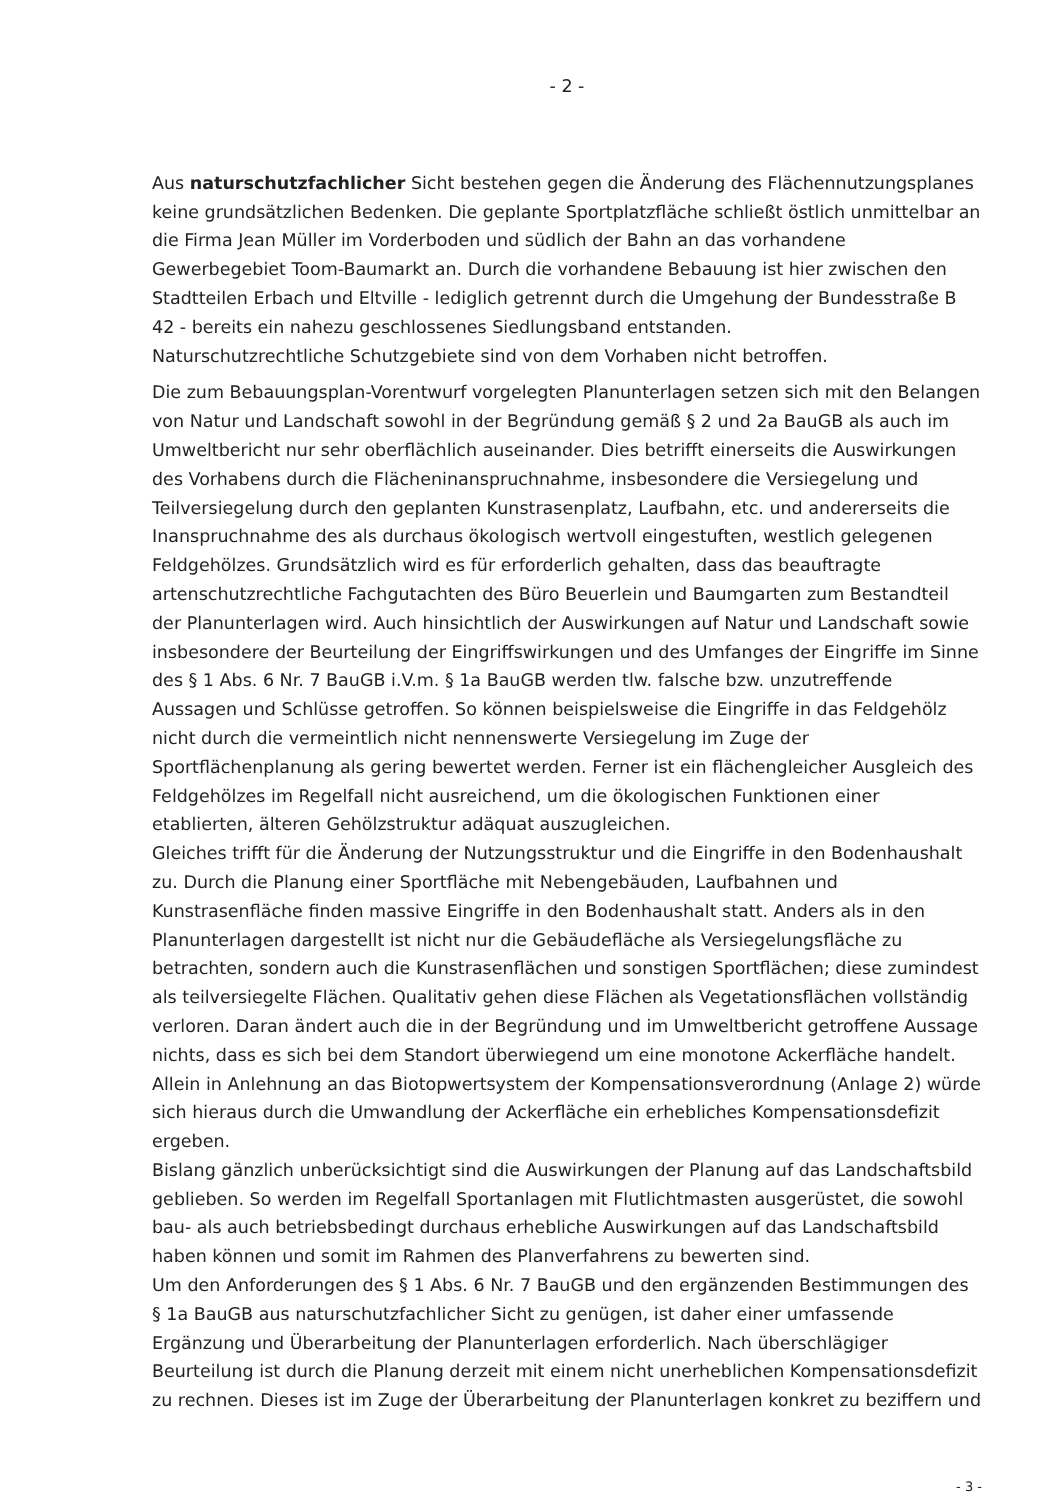- 2 -
Aus naturschutzfachlicher Sicht bestehen gegen die Änderung des Flächennutzungsplanes keine grundsätzlichen Bedenken. Die geplante Sportplatzfläche schließt östlich unmittelbar an die Firma Jean Müller im Vorderboden und südlich der Bahn an das vorhandene Gewerbegebiet Toom-Baumarkt an. Durch die vorhandene Bebauung ist hier zwischen den Stadtteilen Erbach und Eltville - lediglich getrennt durch die Umgehung der Bundesstraße B 42 - bereits ein nahezu geschlossenes Siedlungsband entstanden.
Naturschutzrechtliche Schutzgebiete sind von dem Vorhaben nicht betroffen.
Die zum Bebauungsplan-Vorentwurf vorgelegten Planunterlagen setzen sich mit den Belangen von Natur und Landschaft sowohl in der Begründung gemäß § 2 und 2a BauGB als auch im Umweltbericht nur sehr oberflächlich auseinander. Dies betrifft einerseits die Auswirkungen des Vorhabens durch die Flächeninanspruchnahme, insbesondere die Versiegelung und Teilversiegelung durch den geplanten Kunstrasenplatz, Laufbahn, etc. und andererseits die Inanspruchnahme des als durchaus ökologisch wertvoll eingestuften, westlich gelegenen Feldgehölzes. Grundsätzlich wird es für erforderlich gehalten, dass das beauftragte artenschutzrechtliche Fachgutachten des Büro Beuerlein und Baumgarten zum Bestandteil der Planunterlagen wird. Auch hinsichtlich der Auswirkungen auf Natur und Landschaft sowie insbesondere der Beurteilung der Eingriffswirkungen und des Umfanges der Eingriffe im Sinne des § 1 Abs. 6 Nr. 7 BauGB i.V.m. § 1a BauGB werden tlw. falsche bzw. unzutreffende Aussagen und Schlüsse getroffen. So können beispielsweise die Eingriffe in das Feldgehölz nicht durch die vermeintlich nicht nennenswerte Versiegelung im Zuge der Sportflächenplanung als gering bewertet werden. Ferner ist ein flächengleicher Ausgleich des Feldgehölzes im Regelfall nicht ausreichend, um die ökologischen Funktionen einer etablierten, älteren Gehölzstruktur adäquat auszugleichen.
Gleiches trifft für die Änderung der Nutzungsstruktur und die Eingriffe in den Bodenhaushalt zu. Durch die Planung einer Sportfläche mit Nebengebäuden, Laufbahnen und Kunstrasenfläche finden massive Eingriffe in den Bodenhaushalt statt. Anders als in den Planunterlagen dargestellt ist nicht nur die Gebäudefläche als Versiegelungsfläche zu betrachten, sondern auch die Kunstrasenflächen und sonstigen Sportflächen; diese zumindest als teilversiegelte Flächen. Qualitativ gehen diese Flächen als Vegetationsflächen vollständig verloren. Daran ändert auch die in der Begründung und im Umweltbericht getroffene Aussage nichts, dass es sich bei dem Standort überwiegend um eine monotone Ackerfläche handelt. Allein in Anlehnung an das Biotopwertsystem der Kompensationsverordnung (Anlage 2) würde sich hieraus durch die Umwandlung der Ackerfläche ein erhebliches Kompensationsdefizit ergeben.
Bislang gänzlich unberücksichtigt sind die Auswirkungen der Planung auf das Landschaftsbild geblieben. So werden im Regelfall Sportanlagen mit Flutlichtmasten ausgerüstet, die sowohl bau- als auch betriebsbedingt durchaus erhebliche Auswirkungen auf das Landschaftsbild haben können und somit im Rahmen des Planverfahrens zu bewerten sind.
Um den Anforderungen des § 1 Abs. 6 Nr. 7 BauGB und den ergänzenden Bestimmungen des § 1a BauGB aus naturschutzfachlicher Sicht zu genügen, ist daher einer umfassende Ergänzung und Überarbeitung der Planunterlagen erforderlich. Nach überschlägiger Beurteilung ist durch die Planung derzeit mit einem nicht unerheblichen Kompensationsdefizit zu rechnen. Dieses ist im Zuge der Überarbeitung der Planunterlagen konkret zu beziffern und
- 3 -